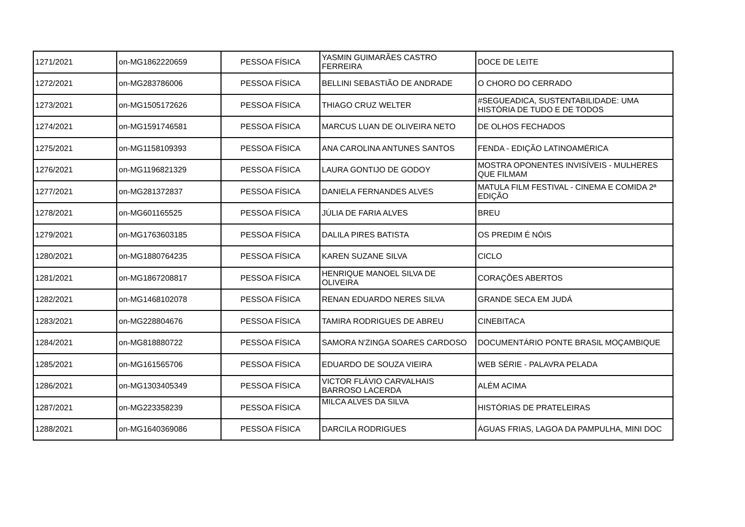| 1271/2021 | on-MG1862220659 | PESSOA FÍSICA | YASMIN GUIMARÃES CASTRO FERREIRA | DOCE DE LEITE |
| 1272/2021 | on-MG283786006 | PESSOA FÍSICA | BELLINI SEBASTIÃO DE ANDRADE | O CHORO DO CERRADO |
| 1273/2021 | on-MG1505172626 | PESSOA FÍSICA | THIAGO CRUZ WELTER | #SEGUEADICA, SUSTENTABILIDADE: UMA HISTÓRIA DE TUDO E DE TODOS |
| 1274/2021 | on-MG1591746581 | PESSOA FÍSICA | MARCUS LUAN DE OLIVEIRA NETO | DE OLHOS FECHADOS |
| 1275/2021 | on-MG1158109393 | PESSOA FÍSICA | ANA CAROLINA ANTUNES SANTOS | FENDA - EDIÇÃO LATINOAMÉRICA |
| 1276/2021 | on-MG1196821329 | PESSOA FÍSICA | LAURA GONTIJO DE GODOY | MOSTRA OPONENTES INVISÍVEIS - MULHERES QUE FILMAM |
| 1277/2021 | on-MG281372837 | PESSOA FÍSICA | DANIELA FERNANDES ALVES | MATULA FILM FESTIVAL - CINEMA E COMIDA 2ª EDIÇÃO |
| 1278/2021 | on-MG601165525 | PESSOA FÍSICA | JÚLIA DE FARIA ALVES | BREU |
| 1279/2021 | on-MG1763603185 | PESSOA FÍSICA | DALILA PIRES BATISTA | OS PREDIM É NÓIS |
| 1280/2021 | on-MG1880764235 | PESSOA FÍSICA | KAREN SUZANE SILVA | CICLO |
| 1281/2021 | on-MG1867208817 | PESSOA FÍSICA | HENRIQUE MANOEL SILVA DE OLIVEIRA | CORAÇÕES ABERTOS |
| 1282/2021 | on-MG1468102078 | PESSOA FÍSICA | RENAN EDUARDO NERES SILVA | GRANDE SECA EM JUDÁ |
| 1283/2021 | on-MG228804676 | PESSOA FÍSICA | TAMIRA RODRIGUES DE ABREU | CINEBITACA |
| 1284/2021 | on-MG818880722 | PESSOA FÍSICA | SAMORA N'ZINGA SOARES CARDOSO | DOCUMENTÁRIO PONTE BRASIL MOÇAMBIQUE |
| 1285/2021 | on-MG161565706 | PESSOA FÍSICA | EDUARDO DE SOUZA VIEIRA | WEB SÉRIE - PALAVRA PELADA |
| 1286/2021 | on-MG1303405349 | PESSOA FÍSICA | VICTOR FLÁVIO CARVALHAIS BARROSO LACERDA | ALÉM ACIMA |
| 1287/2021 | on-MG223358239 | PESSOA FÍSICA | MILCA ALVES DA SILVA | HISTÓRIAS DE PRATELEIRAS |
| 1288/2021 | on-MG1640369086 | PESSOA FÍSICA | DARCILA RODRIGUES | ÁGUAS FRIAS, LAGOA DA PAMPULHA, MINI DOC |